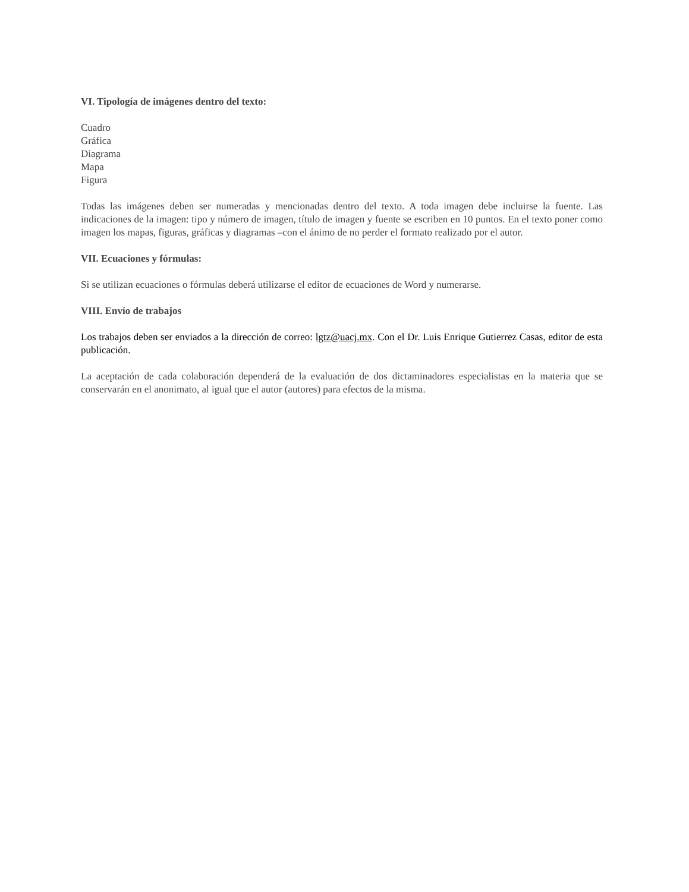VI. Tipología de imágenes dentro del texto:
Cuadro
Gráfica
Diagrama
Mapa
Figura
Todas las imágenes deben ser numeradas y mencionadas dentro del texto. A toda imagen debe incluirse la fuente. Las indicaciones de la imagen: tipo y número de imagen, título de imagen y fuente se escriben en 10 puntos. En el texto poner como imagen los mapas, figuras, gráficas y diagramas –con el ánimo de no perder el formato realizado por el autor.
VII. Ecuaciones y fórmulas:
Si se utilizan ecuaciones o fórmulas deberá utilizarse el editor de ecuaciones de Word y numerarse.
VIII. Envío de trabajos
Los trabajos deben ser enviados a la dirección de correo: lgtz@uacj.mx. Con el Dr. Luis Enrique Gutierrez Casas, editor de esta publicación.
La aceptación de cada colaboración dependerá de la evaluación de dos dictaminadores especialistas en la materia que se conservarán en el anonimato, al igual que el autor (autores) para efectos de la misma.